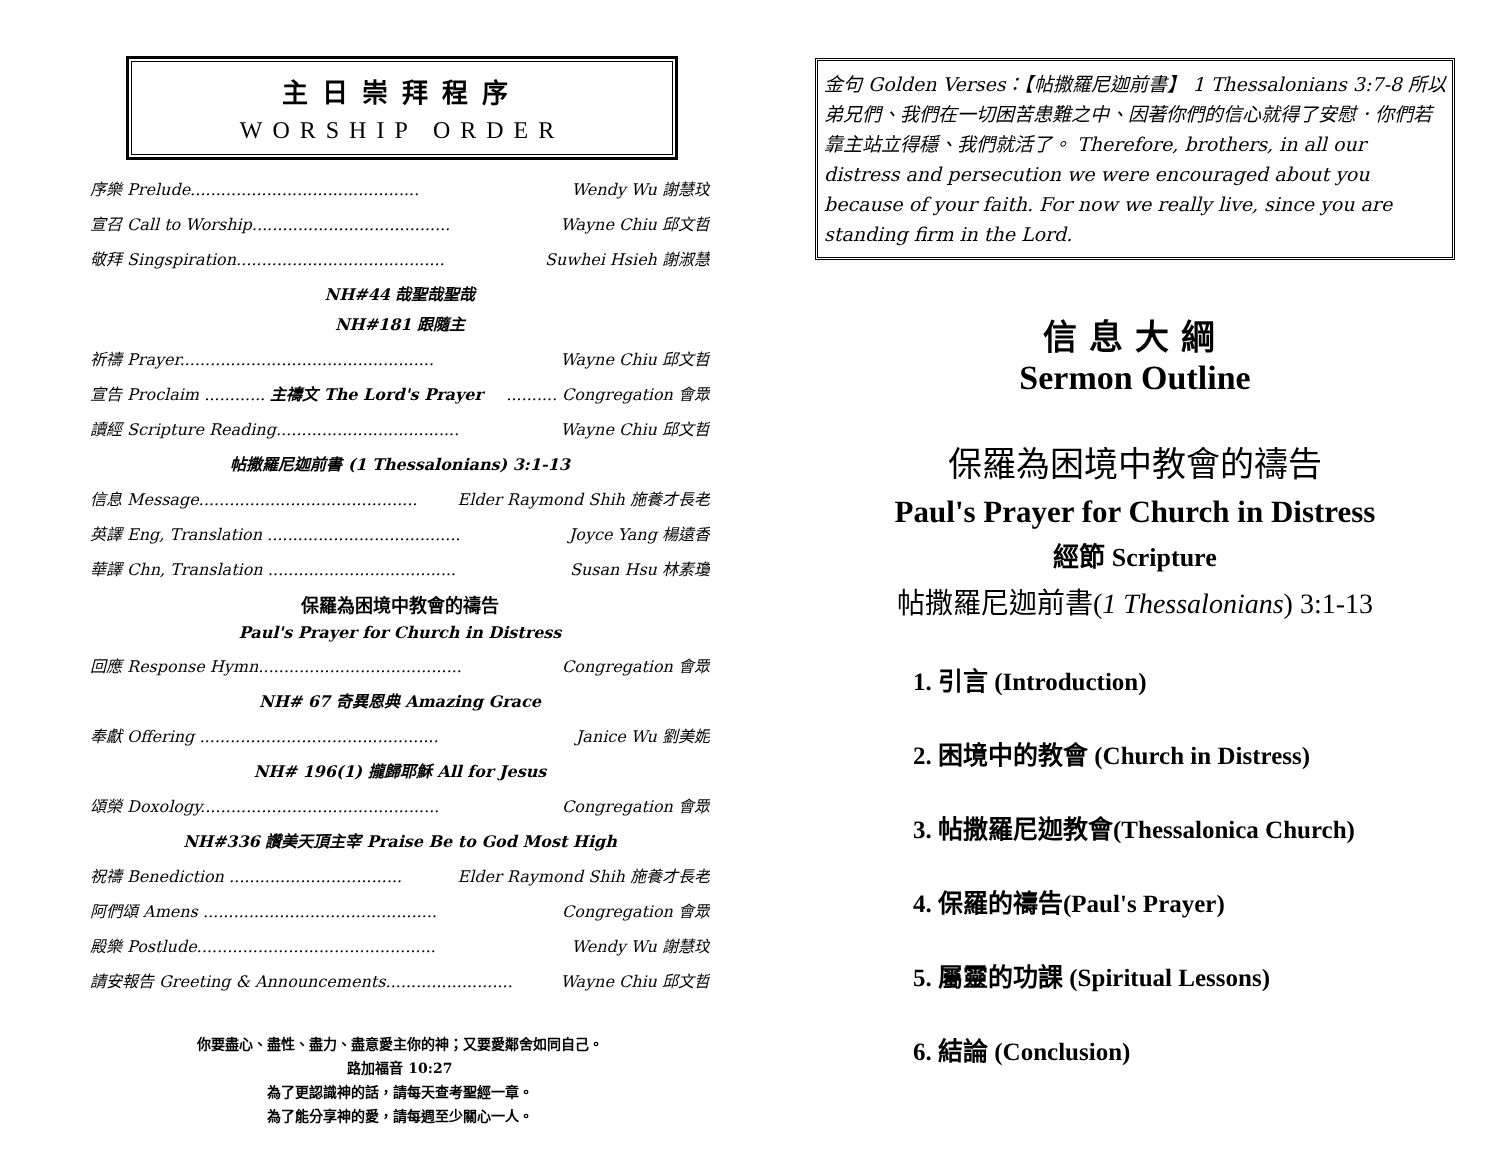主日崇拜程序
WORSHIP ORDER
序樂 Prelude............................................. Wendy Wu 謝慧玟
宣召 Call to Worship....................................... Wayne Chiu 邱文哲
敬拜 Singspiration......................................... Suwhei Hsieh 謝淑慧
NH#44 哉聖哉聖哉
NH#181 跟隨主
祈禱 Prayer.................................................. Wayne Chiu 邱文哲
宣告 Proclaim ............ 主禱文 The Lord's Prayer.......... Congregation 會眾
讀經 Scripture Reading.................................... Wayne Chiu 邱文哲
帖撒羅尼迦前書 (1 Thessalonians) 3:1-13
信息 Message........................................... Elder Raymond Shih 施養才長老
英譯 Eng, Translation ...................................... Joyce Yang 楊遠香
華譯 Chn, Translation ..................................... Susan Hsu 林素瓊
保羅為困境中教會的禱告
Paul's Prayer for Church in Distress
回應 Response Hymn........................................ Congregation 會眾
NH# 67 奇異恩典 Amazing Grace
奉獻 Offering ............................................... Janice Wu 劉美妮
NH# 196(1) 攏歸耶穌 All for Jesus
頌榮 Doxology............................................... Congregation 會眾
NH#336 讚美天頂主宰 Praise Be to God Most High
祝禱 Benediction .................................. Elder Raymond Shih 施養才長老
阿們頌 Amens .............................................. Congregation 會眾
殿樂 Postlude............................................... Wendy Wu 謝慧玟
請安報告 Greeting & Announcements......................... Wayne Chiu 邱文哲
你要盡心、盡性、盡力、盡意愛主你的神；又要愛鄰舍如同自己。
路加福音 10:27
為了更認識神的話，請每天查考聖經一章。
為了能分享神的愛，請每週至少關心一人。
金句 Golden Verses：【帖撒羅尼迦前書】 1 Thessalonians 3:7-8 所以弟兄們、我們在一切困苦患難之中、因著你們的信心就得了安慰．你們若靠主站立得穩、我們就活了。 Therefore, brothers, in all our distress and persecution we were encouraged about you because of your faith. For now we really live, since you are standing firm in the Lord.
信息大綱
Sermon Outline
保羅為困境中教會的禱告
Paul's Prayer for Church in Distress
經節 Scripture
帖撒羅尼迦前書(1 Thessalonians) 3:1-13
1. 引言 (Introduction)
2. 困境中的教會 (Church in Distress)
3. 帖撒羅尼迦教會(Thessalonica Church)
4. 保羅的禱告(Paul's Prayer)
5. 屬靈的功課 (Spiritual Lessons)
6. 結論 (Conclusion)